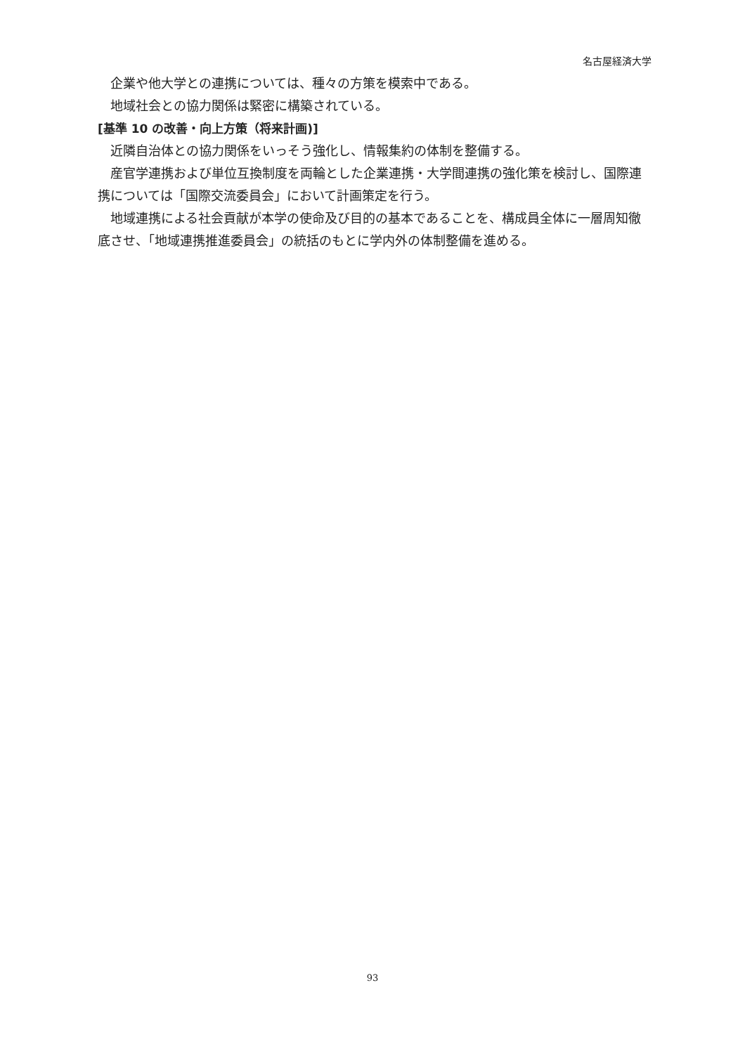名古屋経済大学
企業や他大学との連携については、種々の方策を模索中である。
地域社会との協力関係は緊密に構築されている。
[基準 10 の改善・向上方策（将来計画)]
近隣自治体との協力関係をいっそう強化し、情報集約の体制を整備する。
産官学連携および単位互換制度を両輪とした企業連携・大学間連携の強化策を検討し、国際連携については「国際交流委員会」において計画策定を行う。
地域連携による社会貢献が本学の使命及び目的の基本であることを、構成員全体に一層周知徹底させ、「地域連携推進委員会」の統括のもとに学内外の体制整備を進める。
93